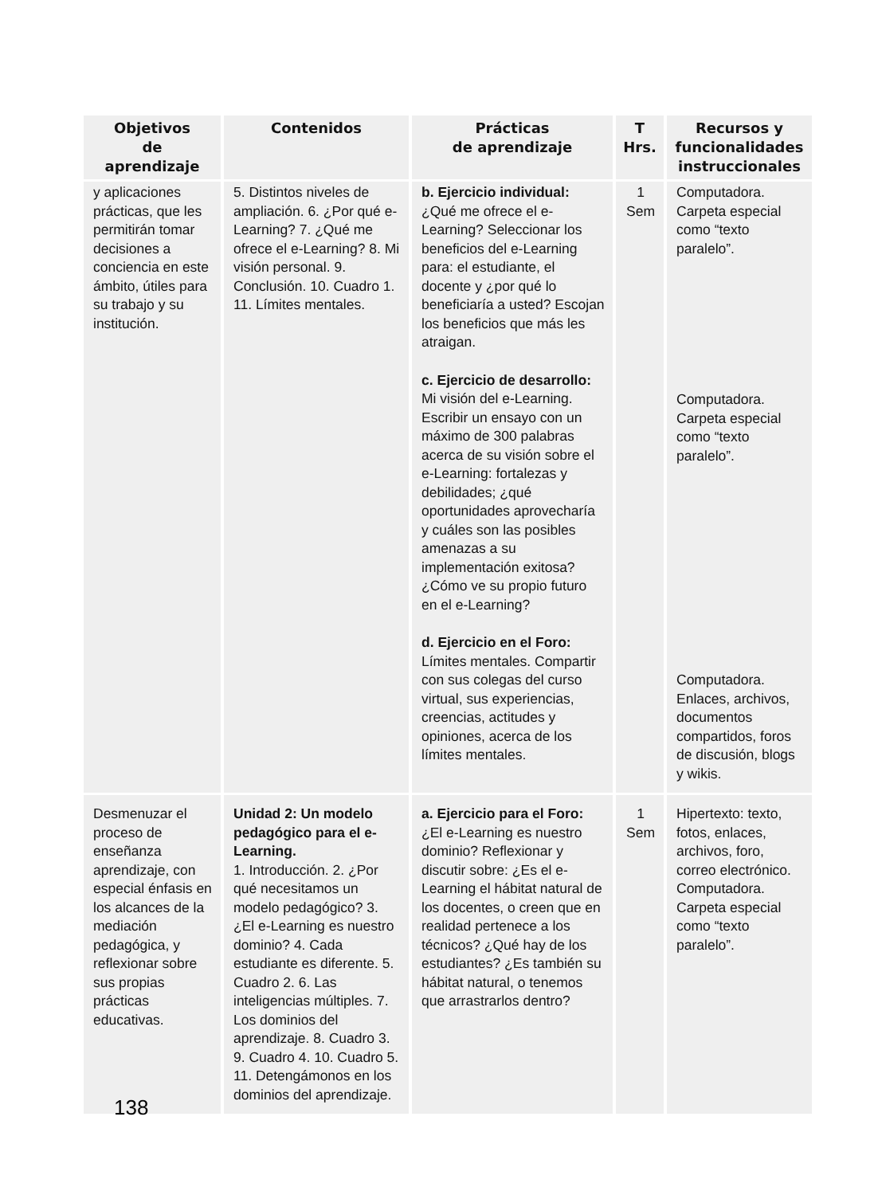| Objetivos de aprendizaje | Contenidos | Prácticas de aprendizaje | T Hrs. | Recursos y funcionalidades instruccionales |
| --- | --- | --- | --- | --- |
| y aplicaciones prácticas, que les permitirán tomar decisiones a conciencia en este ámbito, útiles para su trabajo y su institución. | 5. Distintos niveles de ampliación. 6. ¿Por qué e-Learning? 7. ¿Qué me ofrece el e-Learning? 8. Mi visión personal. 9. Conclusión. 10. Cuadro 1. 11. Límites mentales. | b. Ejercicio individual: ¿Qué me ofrece el e-Learning? Seleccionar los beneficios del e-Learning para: el estudiante, el docente y ¿por qué lo beneficiaría a usted? Escojan los beneficios que más les atraigan. c. Ejercicio de desarrollo: Mi visión del e-Learning. Escribir un ensayo con un máximo de 300 palabras acerca de su visión sobre el e-Learning: fortalezas y debilidades; ¿qué oportunidades aprovecharía y cuáles son las posibles amenazas a su implementación exitosa? ¿Cómo ve su propio futuro en el e-Learning? d. Ejercicio en el Foro: Límites mentales. Compartir con sus colegas del curso virtual, sus experiencias, creencias, actitudes y opiniones, acerca de los límites mentales. | 1 Sem | Computadora. Carpeta especial como “texto paralelo”. Computadora. Carpeta especial como “texto paralelo”. Computadora. Enlaces, archivos, documentos compartidos, foros de discusión, blogs y wikis. |
| Desmenuzar el proceso de enseñanza aprendizaje, con especial énfasis en los alcances de la mediación pedagógica, y reflexionar sobre sus propias prácticas educativas. | Unidad 2: Un modelo pedagógico para el e-Learning. 1. Introducción. 2. ¿Por qué necesitamos un modelo pedagógico? 3. ¿El e-Learning es nuestro dominio? 4. Cada estudiante es diferente. 5. Cuadro 2. 6. Las inteligencias múltiples. 7. Los dominios del aprendizaje. 8. Cuadro 3. 9. Cuadro 4. 10. Cuadro 5. 11. Detengámonos en los dominios del aprendizaje. | a. Ejercicio para el Foro: ¿El e-Learning es nuestro dominio? Reflexionar y discutir sobre: ¿Es el e-Learning el hábitat natural de los docentes, o creen que en realidad pertenece a los técnicos? ¿Qué hay de los estudiantes? ¿Es también su hábitat natural, o tenemos que arrastrarlos dentro? | 1 Sem | Hipertexto: texto, fotos, enlaces, archivos, foro, correo electrónico. Computadora. Carpeta especial como “texto paralelo”. |
138